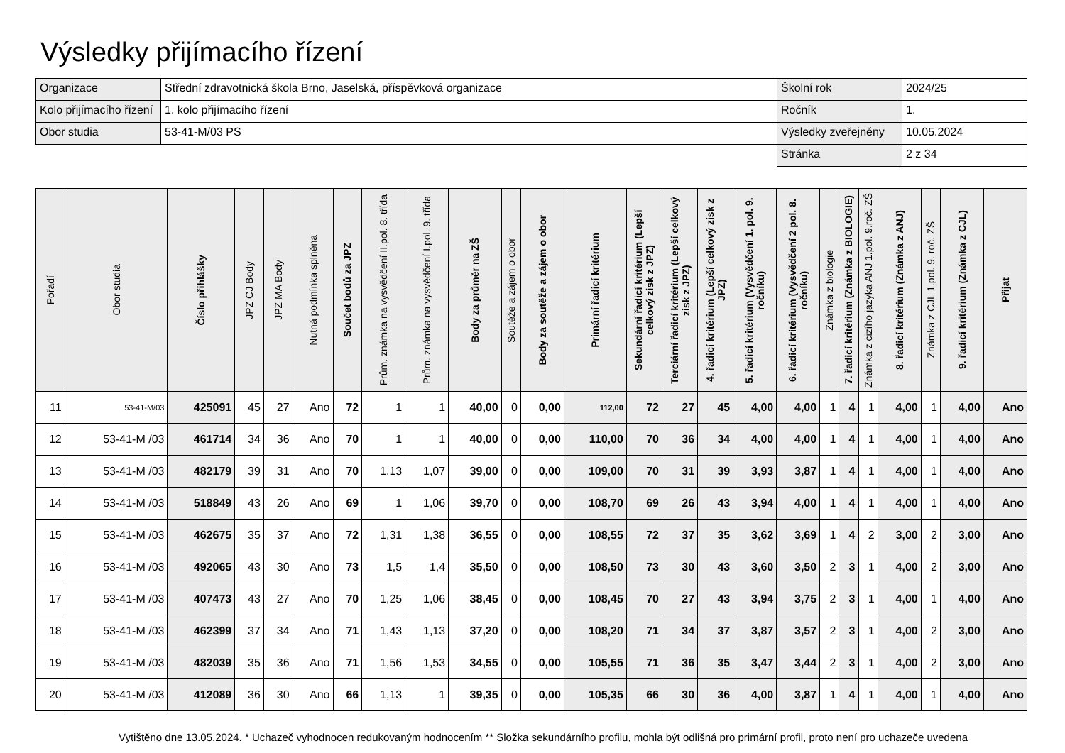Výsledky přijímacího řízení
| Organizace | Střední zdravotnická škola Brno, Jaselská, příspěvková organizace | Školní rok | 2024/25 |
| Kolo přijímacího řízení | 1. kolo přijímacího řízení | Ročník | 1. |
| Obor studia | 53-41-M/03 PS | Výsledky zveřejněny | 10.05.2024 |
| | | Stránka | 2 z 34 |
| Pořadí | Obor studia | Číslo přihlášky | JPZ CJ Body | JPZ MA Body | Nutná podmínka splněna | Součet bodů za JPZ | Prům. známka na vysvědčení II.pol. 8. třída | Prům. známka na vysvědčení I.pol. 9. třída | Body za průměr na ZŠ | Soutěže a zájem o obor | Body za soutěže a zájem o obor | Primární řadicí kritérium | Sekundární řadicí kritérium (Lepší celkový zisk z JPZ) | Terciární řadicí kritérium (Lepší celkový zisk z JPZ) | 4. řadicí kritérium (Lepší celkový zisk z JPZ) | 5. řadicí kritérium (Vysvědčení 1. pol. 9. ročníku) | 6. řadicí kritérium (Vysvědčení 2 pol. 8. ročníku) | Známka z biologie | 7. řadicí kritérium (Známka z BIOLOGIE) | Známka z cizího jazyka ANJ 1.pol. 9.roč. ZŠ | 8. řadicí kritérium (Známka z ANJ) | Známka z CJL 1.pol. 9. roč. ZŠ | 9. řadicí kritérium (Známka z CJL) | Přijat |
| --- | --- | --- | --- | --- | --- | --- | --- | --- | --- | --- | --- | --- | --- | --- | --- | --- | --- | --- | --- | --- | --- | --- | --- | --- |
| 11 | 53-41-M/03 | 425091 | 45 | 27 | Ano | 72 | 1 | 1 | 40,00 | 0 | 0,00 | 112,00 | 72 | 27 | 45 | 4,00 | 4,00 | 1 | 4 | 1 | 4,00 | 1 | 4,00 | Ano |
| 12 | 53-41-M /03 | 461714 | 34 | 36 | Ano | 70 | 1 | 1 | 40,00 | 0 | 0,00 | 110,00 | 70 | 36 | 34 | 4,00 | 4,00 | 1 | 4 | 1 | 4,00 | 1 | 4,00 | Ano |
| 13 | 53-41-M /03 | 482179 | 39 | 31 | Ano | 70 | 1,13 | 1,07 | 39,00 | 0 | 0,00 | 109,00 | 70 | 31 | 39 | 3,93 | 3,87 | 1 | 4 | 1 | 4,00 | 1 | 4,00 | Ano |
| 14 | 53-41-M /03 | 518849 | 43 | 26 | Ano | 69 | 1 | 1,06 | 39,70 | 0 | 0,00 | 108,70 | 69 | 26 | 43 | 3,94 | 4,00 | 1 | 4 | 1 | 4,00 | 1 | 4,00 | Ano |
| 15 | 53-41-M /03 | 462675 | 35 | 37 | Ano | 72 | 1,31 | 1,38 | 36,55 | 0 | 0,00 | 108,55 | 72 | 37 | 35 | 3,62 | 3,69 | 1 | 4 | 2 | 3,00 | 2 | 3,00 | Ano |
| 16 | 53-41-M /03 | 492065 | 43 | 30 | Ano | 73 | 1,5 | 1,4 | 35,50 | 0 | 0,00 | 108,50 | 73 | 30 | 43 | 3,60 | 3,50 | 2 | 3 | 1 | 4,00 | 2 | 3,00 | Ano |
| 17 | 53-41-M /03 | 407473 | 43 | 27 | Ano | 70 | 1,25 | 1,06 | 38,45 | 0 | 0,00 | 108,45 | 70 | 27 | 43 | 3,94 | 3,75 | 2 | 3 | 1 | 4,00 | 1 | 4,00 | Ano |
| 18 | 53-41-M /03 | 462399 | 37 | 34 | Ano | 71 | 1,43 | 1,13 | 37,20 | 0 | 0,00 | 108,20 | 71 | 34 | 37 | 3,87 | 3,57 | 2 | 3 | 1 | 4,00 | 2 | 3,00 | Ano |
| 19 | 53-41-M /03 | 482039 | 35 | 36 | Ano | 71 | 1,56 | 1,53 | 34,55 | 0 | 0,00 | 105,55 | 71 | 36 | 35 | 3,47 | 3,44 | 2 | 3 | 1 | 4,00 | 2 | 3,00 | Ano |
| 20 | 53-41-M /03 | 412089 | 36 | 30 | Ano | 66 | 1,13 | 1 | 39,35 | 0 | 0,00 | 105,35 | 66 | 30 | 36 | 4,00 | 3,87 | 1 | 4 | 1 | 4,00 | 1 | 4,00 | Ano |
Vytištěno dne 13.05.2024. * Uchazeč vyhodnocen redukovaným hodnocením ** Složka sekundárního profilu, mohla být odlišná pro primární profil, proto není pro uchazeče uvedena